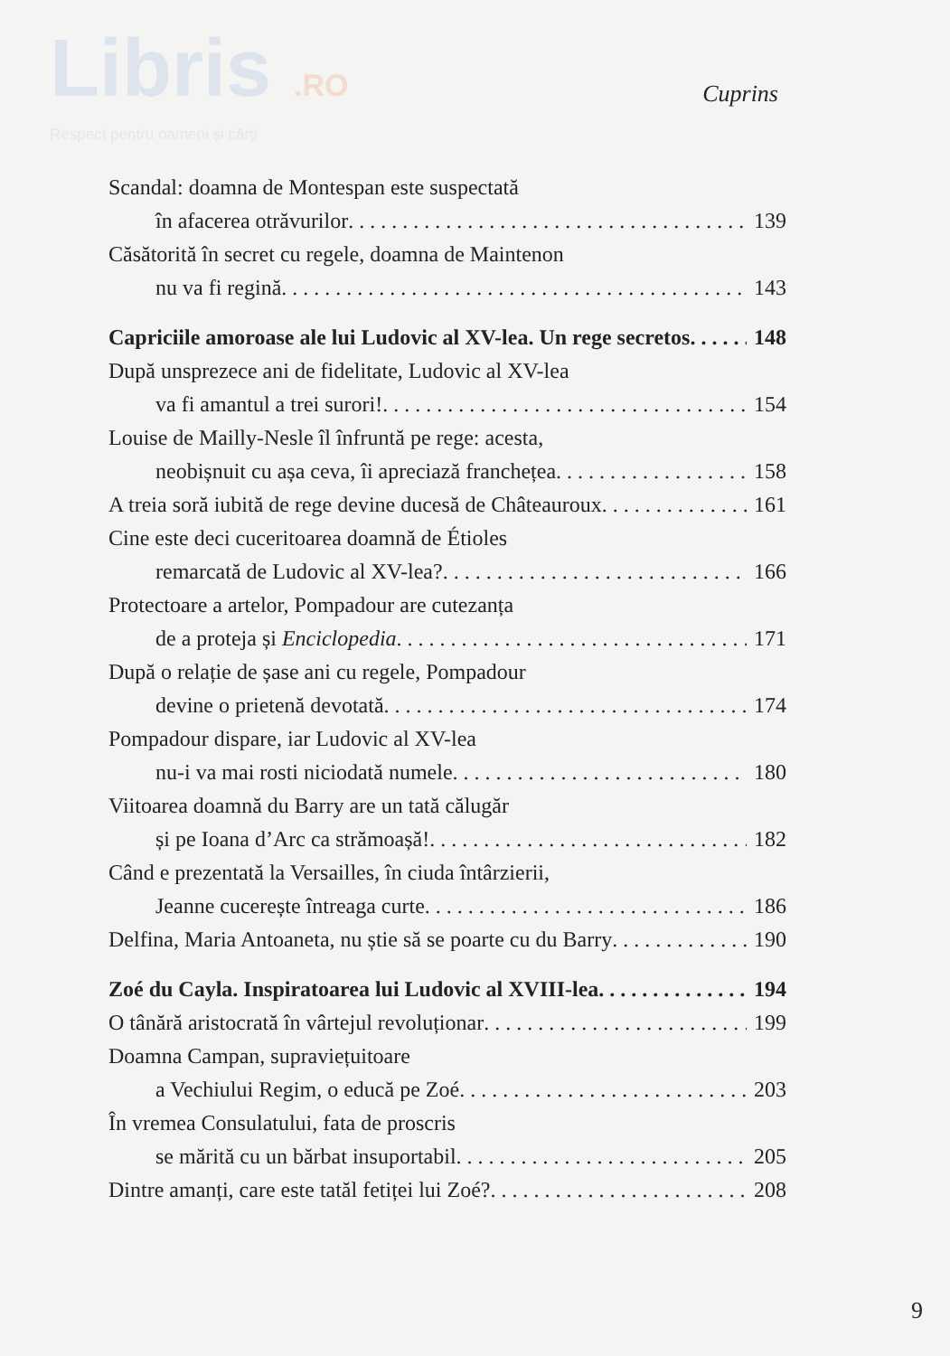Libris .RO
Respect pentru oameni și cărți
Cuprins
Scandal: doamna de Montespan este suspectată
în afacerea otrăvurilor 139
Căsătorită în secret cu regele, doamna de Maintenon
nu va fi regină 143
Capriciile amoroase ale lui Ludovic al XV-lea. Un rege secretos 148
După unsprezece ani de fidelitate, Ludovic al XV-lea
va fi amantul a trei surori! 154
Louise de Mailly-Nesle îl înfruntă pe rege: acesta,
neobișnuit cu așa ceva, îi apreciază franchețea 158
A treia soră iubită de rege devine ducesă de Châteauroux 161
Cine este deci cuceritoarea doamnă de Étioles
remarcată de Ludovic al XV-lea? 166
Protectoare a artelor, Pompadour are cutezanța
de a proteja și Enciclopedia 171
După o relație de șase ani cu regele, Pompadour
devine o prietenă devotată 174
Pompadour dispare, iar Ludovic al XV-lea
nu-i va mai rosti niciodată numele 180
Viitoarea doamnă du Barry are un tată călugăr
și pe Ioana d’Arc ca strămoașă! 182
Când e prezentată la Versailles, în ciuda întârzierii,
Jeanne cucerește întreaga curte 186
Delfina, Maria Antoaneta, nu știe să se poarte cu du Barry 190
Zoé du Cayla. Inspiratoarea lui Ludovic al XVIII-lea 194
O tânără aristocrată în vârtejul revoluționar 199
Doamna Campan, supraviețuitoare
a Vechiului Regim, o educă pe Zoé 203
În vremea Consulatului, fata de proscris
se mărită cu un bărbat insuportabil 205
Dintre amanți, care este tatăl fetiței lui Zoé? 208
9